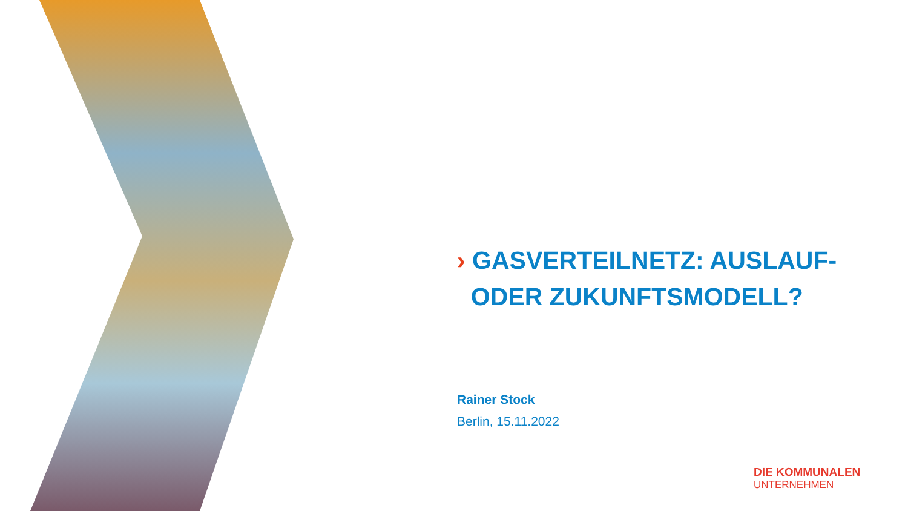› GASVERTEILNETZ: AUSLAUF-
ODER ZUKUNFTSMODELL?
Rainer Stock
Berlin, 15.11.2022
DIE KOMMUNALEN
UNTERNEHMEN